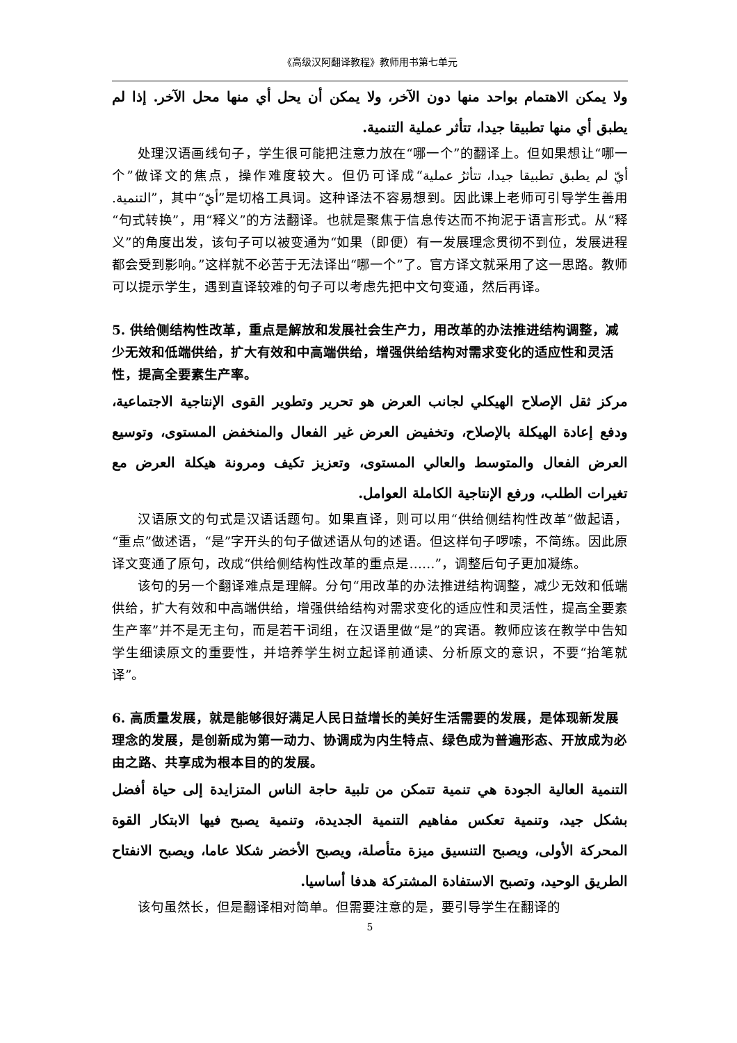《高级汉阿翻译教程》教师用书第七单元
ولا يمكن الاهتمام بواحد منها دون الآخر، ولا يمكن أن يحل أي منها محل الآخر. إذا لم يطبق أي منها تطبيقا جيدا، تتأثر عملية التنمية.
处理汉语画线句子，学生很可能把注意力放在“哪一个”的翻译上。但如果想让“哪一个”做译文的焦点，操作难度较大。但仍可译成“أيّ لم يطبق تطبيقا جيدا، تتأثرُ عملية التنمية.”，其中“أيّ”是切格工具词。这种译法不容易想到。因此课上老师可引导学生善用“句式转换”，用“释义”的方法翻译。也就是聚焦于信息传达而不拘泥于语言形式。从“释义”的角度出发，该句子可以被变通为“如果（即便）有一发展理念贯彻不到位，发展进程都会受到影响。”这样就不必苦于无法译出“哪一个”了。官方译文就采用了这一思路。教师可以提示学生，遇到直译较难的句子可以考虑先把中文句变通，然后再译。
5. 供给侧结构性改革，重点是解放和发展社会生产力，用改革的办法推进结构调整，减少无效和低端供给，扩大有效和中高端供给，增强供给结构对需求变化的适应性和灵活性，提高全要素生产率。
مركز ثقل الإصلاح الهيكلي لجانب العرض هو تحرير وتطوير القوى الإنتاجية الاجتماعية، ودفع إعادة الهيكلة بالإصلاح، وتخفيض العرض غير الفعال والمنخفض المستوى، وتوسيع العرض الفعال والمتوسط والعالي المستوى، وتعزيز تكيف ومرونة هيكلة العرض مع تغيرات الطلب، ورفع الإنتاجية الكاملة العوامل.
汉语原文的句式是汉语话题句。如果直译，则可以用“供给侧结构性改革”做起语，“重点”做述语，“是”字开头的句子做述语从句的述语。但这样句子啰嗦，不简练。因此原译文变通了原句，改成“供给侧结构性改革的重点是……”，调整后句子更加凝练。
该句的另一个翻译难点是理解。分句“用改革的办法推进结构调整，减少无效和低端供给，扩大有效和中高端供给，增强供给结构对需求变化的适应性和灵活性，提高全要素生产率”并不是无主句，而是若干词组，在汉语里做“是”的宾语。教师应该在教学中告知学生细读原文的重要性，并培养学生树立起译前通读、分析原文的意识，不要“抬笔就译”。
6. 高质量发展，就是能够很好满足人民日益增长的美好生活需要的发展，是体现新发展理念的发展，是创新成为第一动力、协调成为内生特点、绿色成为普遍形态、开放成为必由之路、共享成为根本目的的发展。
التنمية العالية الجودة هي تنمية تتمكن من تلبية حاجة الناس المتزايدة إلى حياة أفضل بشكل جيد، وتنمية تعكس مفاهيم التنمية الجديدة، وتنمية يصبح فيها الابتكار القوة المحركة الأولى، ويصبح التنسيق ميزة متأصلة، ويصبح الأخضر شكلا عاما، ويصبح الانفتاح الطريق الوحيد، وتصبح الاستفادة المشتركة هدفا أساسيا.
该句虽然长，但是翻译相对简单。但需要注意的是，要引导学生在翻译的
5